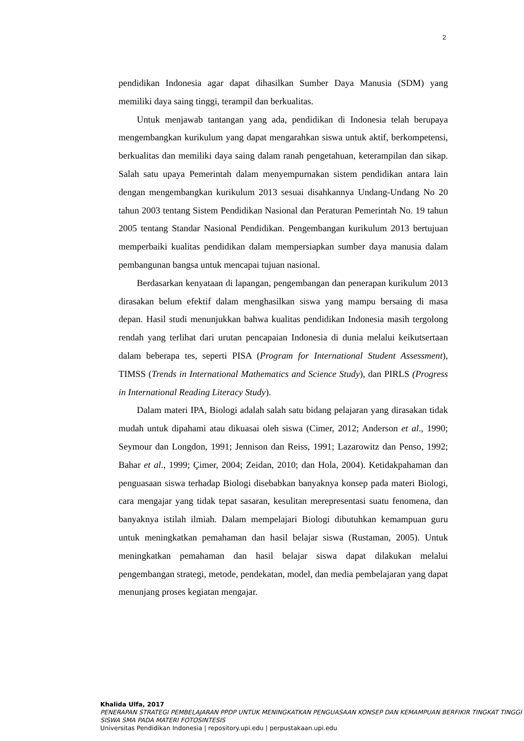2
pendidikan Indonesia agar dapat dihasilkan Sumber Daya Manusia (SDM) yang memiliki daya saing tinggi, terampil dan berkualitas.
Untuk menjawab tantangan yang ada, pendidikan di Indonesia telah berupaya mengembangkan kurikulum yang dapat mengarahkan siswa untuk aktif, berkompetensi, berkualitas dan memiliki daya saing dalam ranah pengetahuan, keterampilan dan sikap. Salah satu upaya Pemerintah dalam menyempurnakan sistem pendidikan antara lain dengan mengembangkan kurikulum 2013 sesuai disahkannya Undang-Undang No 20 tahun 2003 tentang Sistem Pendidikan Nasional dan Peraturan Pemerintah No. 19 tahun 2005 tentang Standar Nasional Pendidikan. Pengembangan kurikulum 2013 bertujuan memperbaiki kualitas pendidikan dalam mempersiapkan sumber daya manusia dalam pembangunan bangsa untuk mencapai tujuan nasional.
Berdasarkan kenyataan di lapangan, pengembangan dan penerapan kurikulum 2013 dirasakan belum efektif dalam menghasilkan siswa yang mampu bersaing di masa depan. Hasil studi menunjukkan bahwa kualitas pendidikan Indonesia masih tergolong rendah yang terlihat dari urutan pencapaian Indonesia di dunia melalui keikutsertaan dalam beberapa tes, seperti PISA (Program for International Student Assessment), TIMSS (Trends in International Mathematics and Science Study), dan PIRLS (Progress in International Reading Literacy Study).
Dalam materi IPA, Biologi adalah salah satu bidang pelajaran yang dirasakan tidak mudah untuk dipahami atau dikuasai oleh siswa (Cimer, 2012; Anderson et al., 1990; Seymour dan Longdon, 1991; Jennison dan Reiss, 1991; Lazarowitz dan Penso, 1992; Bahar et al., 1999; Çimer, 2004; Zeidan, 2010; dan Hola, 2004). Ketidakpahaman dan penguasaan siswa terhadap Biologi disebabkan banyaknya konsep pada materi Biologi, cara mengajar yang tidak tepat sasaran, kesulitan merepresentasi suatu fenomena, dan banyaknya istilah ilmiah. Dalam mempelajari Biologi dibutuhkan kemampuan guru untuk meningkatkan pemahaman dan hasil belajar siswa (Rustaman, 2005). Untuk meningkatkan pemahaman dan hasil belajar siswa dapat dilakukan melalui pengembangan strategi, metode, pendekatan, model, dan media pembelajaran yang dapat menunjang proses kegiatan mengajar.
Khalida Ulfa, 2017
PENERAPAN STRATEGI PEMBELAJARAN PPDP UNTUK MENINGKATKAN PENGUASAAN KONSEP DAN KEMAMPUAN BERFIKIR TINGKAT TINGGI SISWA SMA PADA MATERI FOTOSINTESIS
Universitas Pendidikan Indonesia | repository.upi.edu | perpustakaan.upi.edu